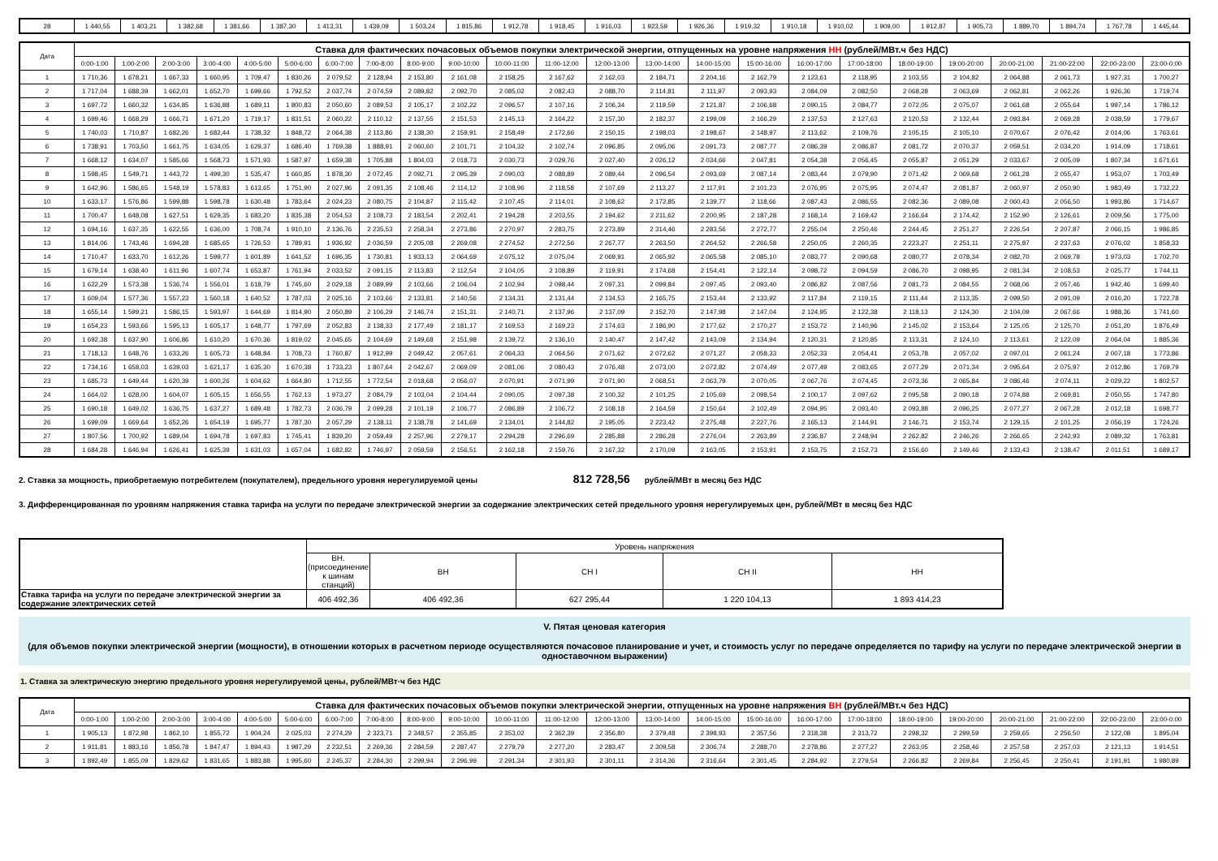| 28 | 1 440,55 | 1 403,21 | 1 382,68 | 1 381,66 | 1 387,30 | 1 413,31 | 1 439,09 | 1 503,24 | 1 815,86 | 1 912,78 | 1 918,45 | 1 916,03 | 1 923,59 | 1 926,36 | 1 919,32 | 1 910,18 | 1 910,02 | 1 909,00 | 1 912,87 | 1 905,73 | 1 889,70 | 1 894,74 | 1 767,78 | 1 445,44 |
| Дата | Ставка для фактических почасовых объемов покупки электрической энергии, отпущенных на уровне напряжения НН (рублей/МВт.ч без НДС) | | | | | | | | | | | | | | | | | | | | | | | |
| --- | --- | --- | --- | --- | --- | --- | --- | --- | --- | --- | --- | --- | --- | --- | --- | --- | --- | --- | --- | --- | --- | --- | --- | --- |
| | 0:00-1:00 | 1:00-2:00 | 2:00-3:00 | 3:00-4:00 | 4:00-5:00 | 5:00-6:00 | 6:00-7:00 | 7:00-8:00 | 8:00-9:00 | 9:00-10:00 | 10:00-11:00 | 11:00-12:00 | 12:00-13:00 | 13:00-14:00 | 14:00-15:00 | 15:00-16:00 | 16:00-17:00 | 17:00-18:00 | 18:00-19:00 | 19:00-20:00 | 20:00-21:00 | 21:00-22:00 | 22:00-23:00 | 23:00-0:00 |
| 1 | 1 710,36 | 1 678,21 | 1 667,33 | 1 660,95 | 1 709,47 | 1 830,26 | 2 079,52 | 2 128,94 | 2 153,80 | 2 161,08 | 2 158,25 | 2 167,62 | 2 162,03 | 2 184,71 | 2 204,16 | 2 162,79 | 2 123,61 | 2 118,95 | 2 103,55 | 2 104,82 | 2 064,88 | 2 061,73 | 1 927,31 | 1 700,27 |
| 2 | 1 717,04 | 1 688,39 | 1 662,01 | 1 652,70 | 1 699,66 | 1 792,52 | 2 037,74 | 2 074,59 | 2 089,82 | 2 092,70 | 2 085,02 | 2 082,43 | 2 088,70 | 2 114,81 | 2 111,97 | 2 093,93 | 2 084,09 | 2 082,50 | 2 068,28 | 2 063,69 | 2 062,81 | 2 062,26 | 1 926,36 | 1 719,74 |
| 3 | 1 697,72 | 1 660,32 | 1 634,85 | 1 636,88 | 1 689,11 | 1 800,83 | 2 050,60 | 2 089,53 | 2 105,17 | 2 102,22 | 2 096,57 | 2 107,16 | 2 106,34 | 2 119,59 | 2 121,87 | 2 106,68 | 2 090,15 | 2 084,77 | 2 072,05 | 2 075,07 | 2 061,68 | 2 055,64 | 1 997,14 | 1 786,12 |
| 4 | 1 699,46 | 1 668,29 | 1 666,71 | 1 671,20 | 1 719,17 | 1 831,51 | 2 060,22 | 2 110,12 | 2 137,55 | 2 151,53 | 2 145,13 | 2 164,22 | 2 157,30 | 2 182,37 | 2 199,09 | 2 166,29 | 2 137,53 | 2 127,63 | 2 120,53 | 2 132,44 | 2 093,84 | 2 069,28 | 2 038,59 | 1 779,67 |
| 5 | 1 740,03 | 1 710,87 | 1 682,26 | 1 682,44 | 1 738,32 | 1 848,72 | 2 064,38 | 2 113,86 | 2 138,30 | 2 159,91 | 2 158,49 | 2 172,66 | 2 150,15 | 2 198,03 | 2 198,67 | 2 148,97 | 2 113,62 | 2 109,76 | 2 105,15 | 2 105,10 | 2 070,67 | 2 076,42 | 2 014,06 | 1 763,61 |
| 6 | 1 738,91 | 1 703,50 | 1 661,75 | 1 634,05 | 1 629,37 | 1 686,40 | 1 769,38 | 1 888,91 | 2 060,60 | 2 101,71 | 2 104,32 | 2 102,74 | 2 096,85 | 2 095,06 | 2 091,73 | 2 087,77 | 2 086,39 | 2 086,87 | 2 081,72 | 2 070,37 | 2 059,51 | 2 034,20 | 1 914,09 | 1 718,61 |
| 7 | 1 668,12 | 1 634,07 | 1 585,66 | 1 568,73 | 1 571,93 | 1 587,97 | 1 659,38 | 1 705,88 | 1 804,03 | 2 018,73 | 2 030,73 | 2 029,76 | 2 027,40 | 2 026,12 | 2 034,66 | 2 047,81 | 2 054,38 | 2 056,45 | 2 055,87 | 2 051,29 | 2 033,67 | 2 005,09 | 1 807,34 | 1 671,61 |
| 8 | 1 598,45 | 1 549,71 | 1 443,72 | 1 499,30 | 1 535,47 | 1 660,85 | 1 878,30 | 2 072,45 | 2 092,71 | 2 095,39 | 2 090,03 | 2 088,89 | 2 089,44 | 2 096,54 | 2 093,69 | 2 087,14 | 2 083,44 | 2 079,90 | 2 071,42 | 2 069,68 | 2 061,28 | 2 055,47 | 1 953,07 | 1 703,49 |
| 9 | 1 642,96 | 1 586,65 | 1 548,19 | 1 578,83 | 1 613,65 | 1 751,90 | 2 027,96 | 2 091,35 | 2 108,46 | 2 114,12 | 2 108,96 | 2 118,58 | 2 107,69 | 2 113,27 | 2 117,91 | 2 101,23 | 2 076,95 | 2 075,95 | 2 074,47 | 2 081,87 | 2 060,97 | 2 050,90 | 1 983,49 | 1 732,22 |
| 10 | 1 633,17 | 1 576,86 | 1 599,88 | 1 598,78 | 1 630,48 | 1 783,64 | 2 024,23 | 2 080,75 | 2 104,87 | 2 115,42 | 2 107,45 | 2 114,01 | 2 108,62 | 2 172,85 | 2 139,77 | 2 118,66 | 2 087,43 | 2 086,55 | 2 082,36 | 2 089,08 | 2 060,43 | 2 056,50 | 1 993,86 | 1 714,67 |
| 11 | 1 700,47 | 1 648,08 | 1 627,51 | 1 629,35 | 1 683,20 | 1 835,38 | 2 054,53 | 2 108,73 | 2 183,54 | 2 202,41 | 2 194,28 | 2 203,55 | 2 194,62 | 2 211,62 | 2 200,95 | 2 187,28 | 2 168,14 | 2 169,42 | 2 166,64 | 2 174,42 | 2 152,90 | 2 126,61 | 2 009,56 | 1 775,00 |
| 12 | 1 694,16 | 1 637,35 | 1 622,55 | 1 636,00 | 1 708,74 | 1 910,10 | 2 136,76 | 2 235,53 | 2 258,34 | 2 273,86 | 2 270,97 | 2 283,75 | 2 273,89 | 2 314,46 | 2 283,56 | 2 272,77 | 2 255,04 | 2 250,46 | 2 244,45 | 2 251,27 | 2 226,54 | 2 207,87 | 2 066,15 | 1 986,85 |
| 13 | 1 814,06 | 1 743,46 | 1 694,28 | 1 685,65 | 1 726,53 | 1 789,91 | 1 936,92 | 2 036,59 | 2 205,08 | 2 269,08 | 2 274,52 | 2 272,56 | 2 267,77 | 2 263,50 | 2 264,52 | 2 266,58 | 2 250,05 | 2 260,35 | 2 223,27 | 2 251,11 | 2 275,87 | 2 237,63 | 2 076,02 | 1 858,33 |
| 14 | 1 710,47 | 1 633,70 | 1 612,26 | 1 599,77 | 1 601,89 | 1 641,52 | 1 696,35 | 1 730,81 | 1 933,13 | 2 064,69 | 2 075,12 | 2 075,04 | 2 069,91 | 2 065,92 | 2 065,58 | 2 085,10 | 2 083,77 | 2 090,68 | 2 080,77 | 2 078,34 | 2 082,70 | 2 069,78 | 1 973,03 | 1 702,70 |
| 15 | 1 679,14 | 1 638,40 | 1 611,96 | 1 607,74 | 1 653,87 | 1 761,94 | 2 033,52 | 2 091,15 | 2 113,83 | 2 112,54 | 2 104,05 | 2 108,89 | 2 119,91 | 2 174,68 | 2 154,41 | 2 122,14 | 2 098,72 | 2 094,59 | 2 086,70 | 2 098,95 | 2 081,34 | 2 108,53 | 2 025,77 | 1 744,11 |
| 16 | 1 622,29 | 1 573,38 | 1 536,74 | 1 556,01 | 1 618,79 | 1 745,60 | 2 029,18 | 2 089,99 | 2 103,66 | 2 106,04 | 2 102,94 | 2 098,44 | 2 097,31 | 2 099,84 | 2 097,45 | 2 093,40 | 2 086,82 | 2 087,56 | 2 081,73 | 2 084,55 | 2 068,06 | 2 057,46 | 1 942,46 | 1 699,40 |
| 17 | 1 609,04 | 1 577,36 | 1 557,23 | 1 560,18 | 1 640,52 | 1 787,03 | 2 025,16 | 2 103,66 | 2 133,81 | 2 140,56 | 2 134,31 | 2 131,44 | 2 134,53 | 2 165,75 | 2 153,44 | 2 133,92 | 2 117,84 | 2 119,15 | 2 111,44 | 2 113,35 | 2 099,50 | 2 091,09 | 2 016,20 | 1 722,78 |
| 18 | 1 655,14 | 1 599,21 | 1 586,15 | 1 593,97 | 1 644,69 | 1 814,90 | 2 050,89 | 2 106,29 | 2 146,74 | 2 151,31 | 2 140,71 | 2 137,96 | 2 137,09 | 2 152,70 | 2 147,98 | 2 147,04 | 2 124,95 | 2 122,38 | 2 118,13 | 2 124,30 | 2 104,09 | 2 067,66 | 1 988,36 | 1 741,60 |
| 19 | 1 654,23 | 1 593,66 | 1 595,13 | 1 605,17 | 1 648,77 | 1 797,69 | 2 052,83 | 2 138,33 | 2 177,49 | 2 181,17 | 2 169,53 | 2 169,23 | 2 174,63 | 2 186,90 | 2 177,62 | 2 170,27 | 2 153,72 | 2 140,96 | 2 145,02 | 2 153,64 | 2 125,05 | 2 125,70 | 2 051,20 | 1 876,49 |
| 20 | 1 692,38 | 1 637,90 | 1 606,86 | 1 610,20 | 1 670,36 | 1 819,02 | 2 045,65 | 2 104,69 | 2 149,68 | 2 151,98 | 2 139,72 | 2 136,10 | 2 140,47 | 2 147,42 | 2 143,09 | 2 134,94 | 2 120,31 | 2 120,85 | 2 113,31 | 2 124,10 | 2 113,61 | 2 122,09 | 2 064,04 | 1 885,36 |
| 21 | 1 718,13 | 1 648,76 | 1 633,26 | 1 605,73 | 1 648,84 | 1 708,73 | 1 760,87 | 1 912,99 | 2 049,42 | 2 057,61 | 2 064,33 | 2 064,56 | 2 071,62 | 2 072,62 | 2 071,27 | 2 058,33 | 2 052,33 | 2 054,41 | 2 053,78 | 2 057,02 | 2 097,01 | 2 061,24 | 2 007,18 | 1 773,86 |
| 22 | 1 734,16 | 1 658,03 | 1 639,03 | 1 621,17 | 1 635,30 | 1 670,38 | 1 733,23 | 1 807,64 | 2 042,67 | 2 069,09 | 2 081,06 | 2 080,43 | 2 076,48 | 2 073,00 | 2 072,82 | 2 074,49 | 2 077,49 | 2 083,65 | 2 077,29 | 2 071,34 | 2 095,64 | 2 075,97 | 2 012,86 | 1 769,79 |
| 23 | 1 685,73 | 1 649,44 | 1 620,39 | 1 600,26 | 1 604,62 | 1 664,80 | 1 712,55 | 1 772,54 | 2 018,68 | 2 056,07 | 2 070,91 | 2 071,99 | 2 071,90 | 2 068,51 | 2 063,79 | 2 070,05 | 2 067,76 | 2 074,45 | 2 073,36 | 2 065,84 | 2 086,46 | 2 074,11 | 2 029,22 | 1 802,57 |
| 24 | 1 664,02 | 1 628,00 | 1 604,07 | 1 605,15 | 1 656,55 | 1 762,13 | 1 973,27 | 2 084,79 | 2 103,04 | 2 104,44 | 2 090,05 | 2 097,38 | 2 100,32 | 2 101,25 | 2 105,69 | 2 098,54 | 2 100,17 | 2 097,62 | 2 095,58 | 2 090,18 | 2 074,88 | 2 069,81 | 2 050,55 | 1 747,80 |
| 25 | 1 690,18 | 1 649,02 | 1 636,75 | 1 637,27 | 1 689,48 | 1 782,73 | 2 036,79 | 2 099,28 | 2 101,19 | 2 106,77 | 2 086,89 | 2 106,72 | 2 108,18 | 2 164,59 | 2 150,64 | 2 102,49 | 2 094,95 | 2 093,40 | 2 093,88 | 2 096,25 | 2 077,27 | 2 067,28 | 2 012,18 | 1 698,77 |
| 26 | 1 699,09 | 1 669,64 | 1 652,26 | 1 654,19 | 1 695,77 | 1 787,30 | 2 057,29 | 2 138,11 | 2 138,78 | 2 141,69 | 2 134,01 | 2 144,82 | 2 195,05 | 2 223,42 | 2 275,48 | 2 227,76 | 2 165,13 | 2 144,91 | 2 146,71 | 2 153,74 | 2 129,15 | 2 101,25 | 2 056,19 | 1 724,26 |
| 27 | 1 807,56 | 1 700,92 | 1 689,04 | 1 694,78 | 1 697,83 | 1 745,41 | 1 839,20 | 2 059,49 | 2 257,96 | 2 279,17 | 2 294,28 | 2 296,69 | 2 285,88 | 2 286,28 | 2 276,04 | 2 263,89 | 2 236,87 | 2 248,94 | 2 262,82 | 2 246,26 | 2 266,65 | 2 242,93 | 2 089,32 | 1 763,81 |
| 28 | 1 684,28 | 1 646,94 | 1 626,41 | 1 625,39 | 1 631,03 | 1 657,04 | 1 682,82 | 1 746,97 | 2 059,59 | 2 156,51 | 2 162,18 | 2 159,76 | 2 167,32 | 2 170,09 | 2 163,05 | 2 153,91 | 2 153,75 | 2 152,73 | 2 156,60 | 2 149,46 | 2 133,43 | 2 138,47 | 2 011,51 | 1 689,17 |
2. Ставка за мощность, приобретаемую потребителем (покупателем), предельного уровня нерегулируемой цены 812 728,56 рублей/МВт в месяц без НДС
3. Дифференцированная по уровням напряжения ставка тарифа на услуги по передаче электрической энергии за содержание электрических сетей предельного уровня нерегулируемых цен, рублей/МВт в месяц без НДС
| | Уровень напряжения | | | | |
| | ВН.(присоединение к шинам станций) | ВН | СН I | СН II | НН |
| Ставка тарифа на услуги по передаче электрической энергии за содержание электрических сетей | 406 492,36 | 406 492,36 | 627 295,44 | 1 220 104,13 | 1 893 414,23 |
V. Пятая ценовая категория
(для объемов покупки электрической энергии (мощности), в отношении которых в расчетном периоде осуществляются почасовое планирование и учет, и стоимость услуг по передаче определяется по тарифу на услуги по передаче электрической энергии в одноставочном выражении)
1. Ставка за электрическую энергию предельного уровня нерегулируемой цены, рублей/МВт·ч без НДС
| Дата | Ставка для фактических почасовых объемов покупки электрической энергии, отпущенных на уровне напряжения ВН (рублей/МВт.ч без НДС) | | | | | | | | | | | | | | | | | | | | | | | |
| --- | --- | --- | --- | --- | --- | --- | --- | --- | --- | --- | --- | --- | --- | --- | --- | --- | --- | --- | --- | --- | --- | --- | --- | --- |
| | 0:00-1:00 | 1:00-2:00 | 2:00-3:00 | 3:00-4:00 | 4:00-5:00 | 5:00-6:00 | 6:00-7:00 | 7:00-8:00 | 8:00-9:00 | 9:00-10:00 | 10:00-11:00 | 11:00-12:00 | 12:00-13:00 | 13:00-14:00 | 14:00-15:00 | 15:00-16:00 | 16:00-17:00 | 17:00-18:00 | 18:00-19:00 | 19:00-20:00 | 20:00-21:00 | 21:00-22:00 | 22:00-23:00 | 23:00-0:00 |
| 1 | 1 905,13 | 1 872,98 | 1 862,10 | 1 855,72 | 1 904,24 | 2 025,03 | 2 274,29 | 2 323,71 | 2 348,57 | 2 355,85 | 2 353,02 | 2 362,39 | 2 356,80 | 2 379,48 | 2 398,93 | 2 357,56 | 2 318,38 | 2 313,72 | 2 298,32 | 2 299,59 | 2 259,65 | 2 256,50 | 2 122,08 | 1 895,04 |
| 2 | 1 911,81 | 1 883,16 | 1 856,78 | 1 847,47 | 1 894,43 | 1 987,29 | 2 232,51 | 2 269,36 | 2 284,59 | 2 287,47 | 2 279,79 | 2 277,20 | 2 283,47 | 2 309,58 | 2 306,74 | 2 288,70 | 2 278,86 | 2 277,27 | 2 263,05 | 2 258,46 | 2 257,58 | 2 257,03 | 2 121,13 | 1 914,51 |
| 3 | 1 892,49 | 1 855,09 | 1 829,62 | 1 831,65 | 1 883,88 | 1 995,60 | 2 245,37 | 2 284,30 | 2 299,94 | 2 296,99 | 2 291,34 | 2 301,93 | 2 301,11 | 2 314,36 | 2 316,64 | 2 301,45 | 2 284,92 | 2 279,54 | 2 266,82 | 2 269,84 | 2 256,45 | 2 250,41 | 2 191,91 | 1 980,89 |